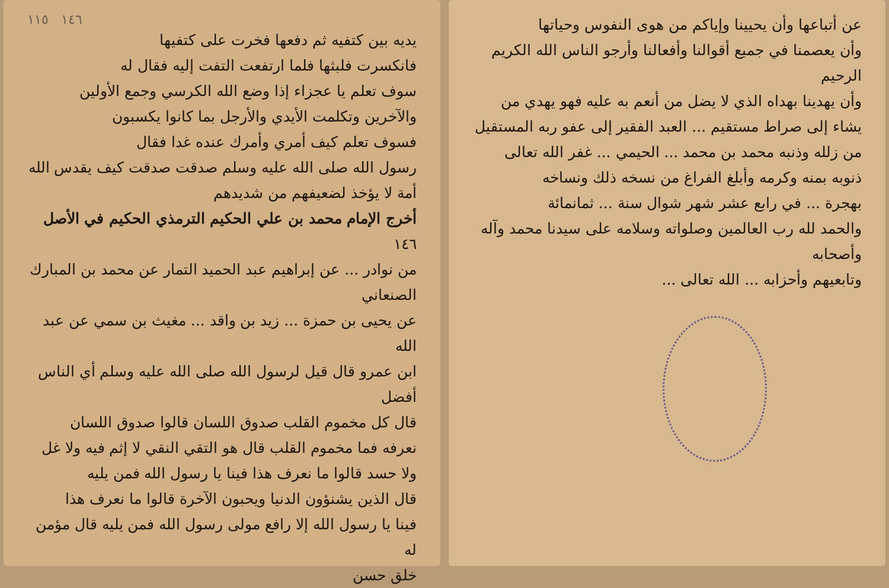عن أتباعها وأن يحيينا وإياكم من هوى النفوس وحياتها
وأن يعصمنا في جميع أقوالنا وأفعالنا وأرجو الناس الله الكريم الرحيم
وأن يهدينا بهداه الذي لا يضل من أنعم به عليه فهو يهدي من
يشاء إلى صراط مستقيم ... العبد الفقير إلى عفو ربه المستقيل
من زلله وذنبه محمد بن محمد ... الحيمي ... غفر الله تعالى
ذنوبه بمنه وكرمه وأبلغ الفراغ من نسخه ذلك ونساخه
بهجرة ... في رابع عشر شهر شوال سنة ... ثمانمائة
والحمد لله رب العالمين وصلواته وسلامه على سيدنا محمد وآله وأصحابه
وتابعيهم وأحزابه ... الله تعالى ...
١٤٦ ١١٥
يديه بين كتفيه ثم دفعها فخرت على كتفيها
فانكسرت فلبثها فلما ارتفعت التفت إليه فقال له
سوف تعلم يا عجزاء إذا وضع الله الكرسي وجمع الأولين
والآخرين وتكلمت الأيدي والأرجل بما كانوا يكسبون
فسوف تعلم كيف أمري وأمرك عنده غدا فقال
رسول الله صلى الله عليه وسلم صدقت صدقت كيف يقدس الله
أمة لا يؤخذ لضعيفهم من شديدهم
أخرج الإمام محمد بن علي الحكيم الترمذي الحكيم في الأصل ١٤٦
من نوادر ... عن إبراهيم عبد الحميد التمار عن محمد بن المبارك الصنعاني
عن يحيى بن حمزة ... زيد بن واقد ... مغيث بن سمي عن عبد الله
ابن عمرو قال قيل لرسول الله صلى الله عليه وسلم أي الناس أفضل
قال كل مخموم القلب صدوق اللسان قالوا صدوق اللسان
نعرفه فما مخموم القلب قال هو التقي النقي لا إثم فيه ولا غل
ولا حسد قالوا ما نعرف هذا فينا يا رسول الله فمن يليه
قال الذين يشنؤون الدنيا ويحبون الآخرة قالوا ما نعرف هذا
فينا يا رسول الله إلا رافع مولى رسول الله فمن يليه قال مؤمن له
خلق حسن